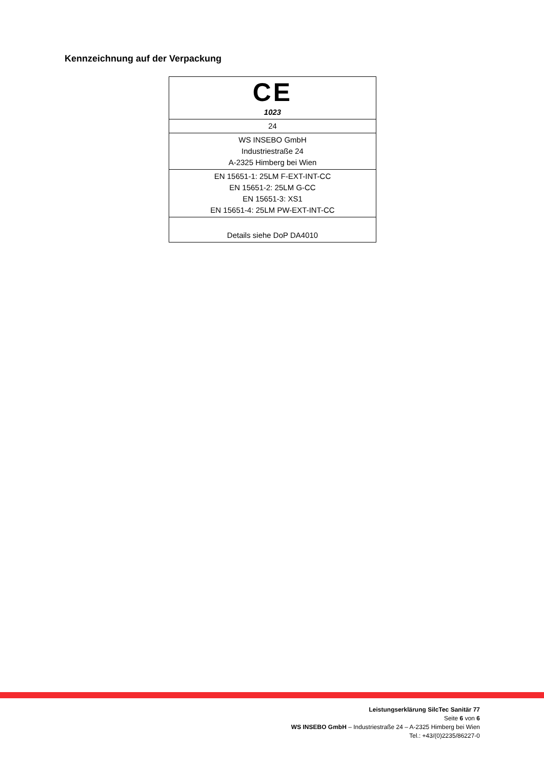Kennzeichnung auf der Verpackung
| CE 1023 |
| 24 |
| WS INSEBO GmbH Industriestraße 24 A-2325 Himberg bei Wien |
| EN 15651-1: 25LM F-EXT-INT-CC EN 15651-2: 25LM G-CC EN 15651-3: XS1 EN 15651-4: 25LM PW-EXT-INT-CC |
| Details siehe DoP DA4010 |
Leistungserklärung SilcTec Sanitär 77
Seite 6 von 6
WS INSEBO GmbH – Industriestraße 24 – A-2325 Himberg bei Wien
Tel.: +43/(0)2235/86227-0